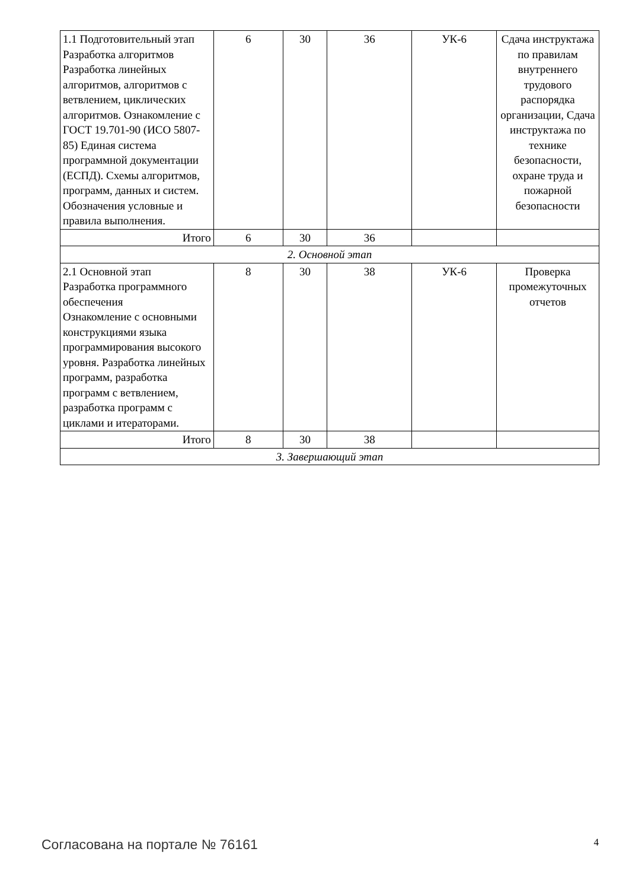| 1.1 Подготовительный этап Разработка алгоритмов Разработка линейных алгоритмов, алгоритмов с ветвлением, циклических алгоритмов. Ознакомление с ГОСТ 19.701-90 (ИСО 5807-85) Единая система программной документации (ЕСПД). Схемы алгоритмов, программ, данных и систем. Обозначения условные и правила выполнения. | 6 | 30 | 36 | УК-6 | Сдача инструктажа по правилам внутреннего трудового распорядка организации, Сдача инструктажа по технике безопасности, охране труда и пожарной безопасности |
| Итого | 6 | 30 | 36 | | |
| 2. Основной этап | | | | | |
| 2.1 Основной этап Разработка программного обеспечения Ознакомление с основными конструкциями языка программирования высокого уровня. Разработка линейных программ, разработка программ с ветвлением, разработка программ с циклами и итераторами. | 8 | 30 | 38 | УК-6 | Проверка промежуточных отчетов |
| Итого | 8 | 30 | 38 | | |
| 3. Завершающий этап | | | | | |
Согласована на портале № 76161 4